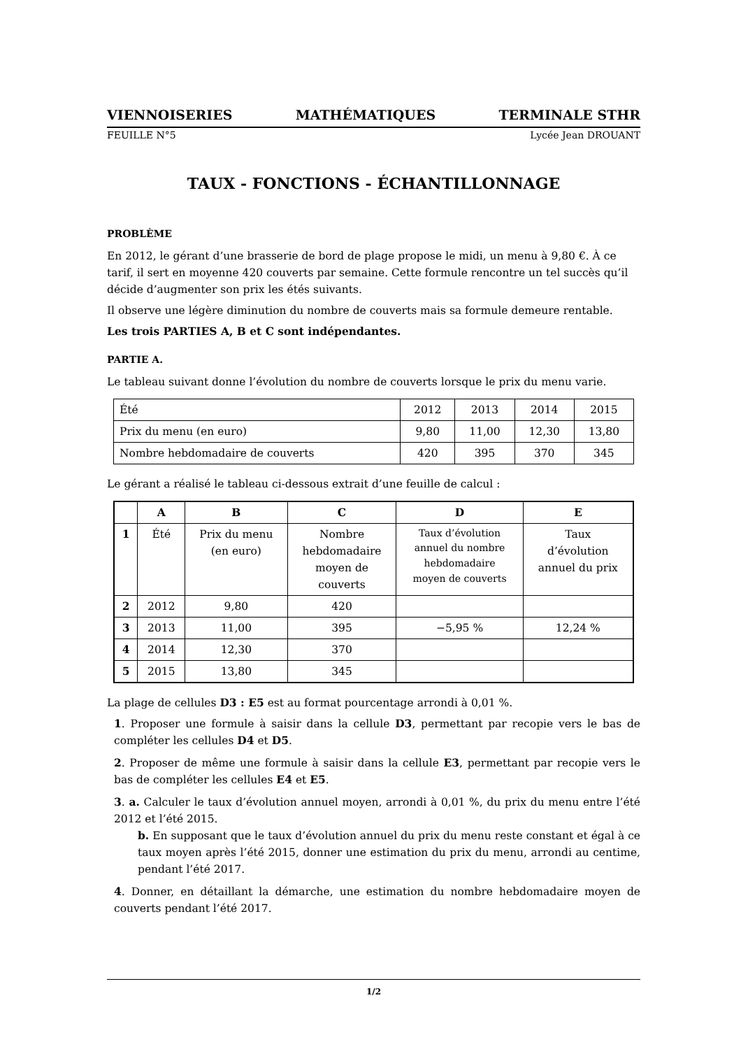VIENNOISERIES MATHÉMATIQUES TERMINALE STHR
FEUILLE N°5 Lycée Jean DROUANT
TAUX - FONCTIONS - ÉCHANTILLONNAGE
PROBLÈME
En 2012, le gérant d’une brasserie de bord de plage propose le midi, un menu à 9,80 €. À ce tarif, il sert en moyenne 420 couverts par semaine. Cette formule rencontre un tel succès qu’il décide d’augmenter son prix les étés suivants.
Il observe une légère diminution du nombre de couverts mais sa formule demeure rentable.
Les trois PARTIES A, B et C sont indépendantes.
PARTIE A.
Le tableau suivant donne l’évolution du nombre de couverts lorsque le prix du menu varie.
| Été | 2012 | 2013 | 2014 | 2015 |
| Prix du menu (en euro) | 9,80 | 11,00 | 12,30 | 13,80 |
| Nombre hebdomadaire de couverts | 420 | 395 | 370 | 345 |
Le gérant a réalisé le tableau ci-dessous extrait d’une feuille de calcul :
| | A | B | C | D | E |
| --- | --- | --- | --- | --- | --- |
| 1 | Été | Prix du menu (en euro) | Nombre hebdomadaire moyen de couverts | Taux d’évolution annuel du nombre hebdomadaire moyen de couverts | Taux d’évolution annuel du prix |
| 2 | 2012 | 9,80 | 420 | | |
| 3 | 2013 | 11,00 | 395 | −5,95 % | 12,24 % |
| 4 | 2014 | 12,30 | 370 | | |
| 5 | 2015 | 13,80 | 345 | | |
La plage de cellules D3 : E5 est au format pourcentage arrondi à 0,01 %.
1. Proposer une formule à saisir dans la cellule D3, permettant par recopie vers le bas de compléter les cellules D4 et D5.
2. Proposer de même une formule à saisir dans la cellule E3, permettant par recopie vers le bas de compléter les cellules E4 et E5.
3. a. Calculer le taux d’évolution annuel moyen, arrondi à 0,01 %, du prix du menu entre l’été 2012 et l’été 2015.
b. En supposant que le taux d’évolution annuel du prix du menu reste constant et égal à ce taux moyen après l’été 2015, donner une estimation du prix du menu, arrondi au centime, pendant l’été 2017.
4. Donner, en détaillant la démarche, une estimation du nombre hebdomadaire moyen de couverts pendant l’été 2017.
1/2